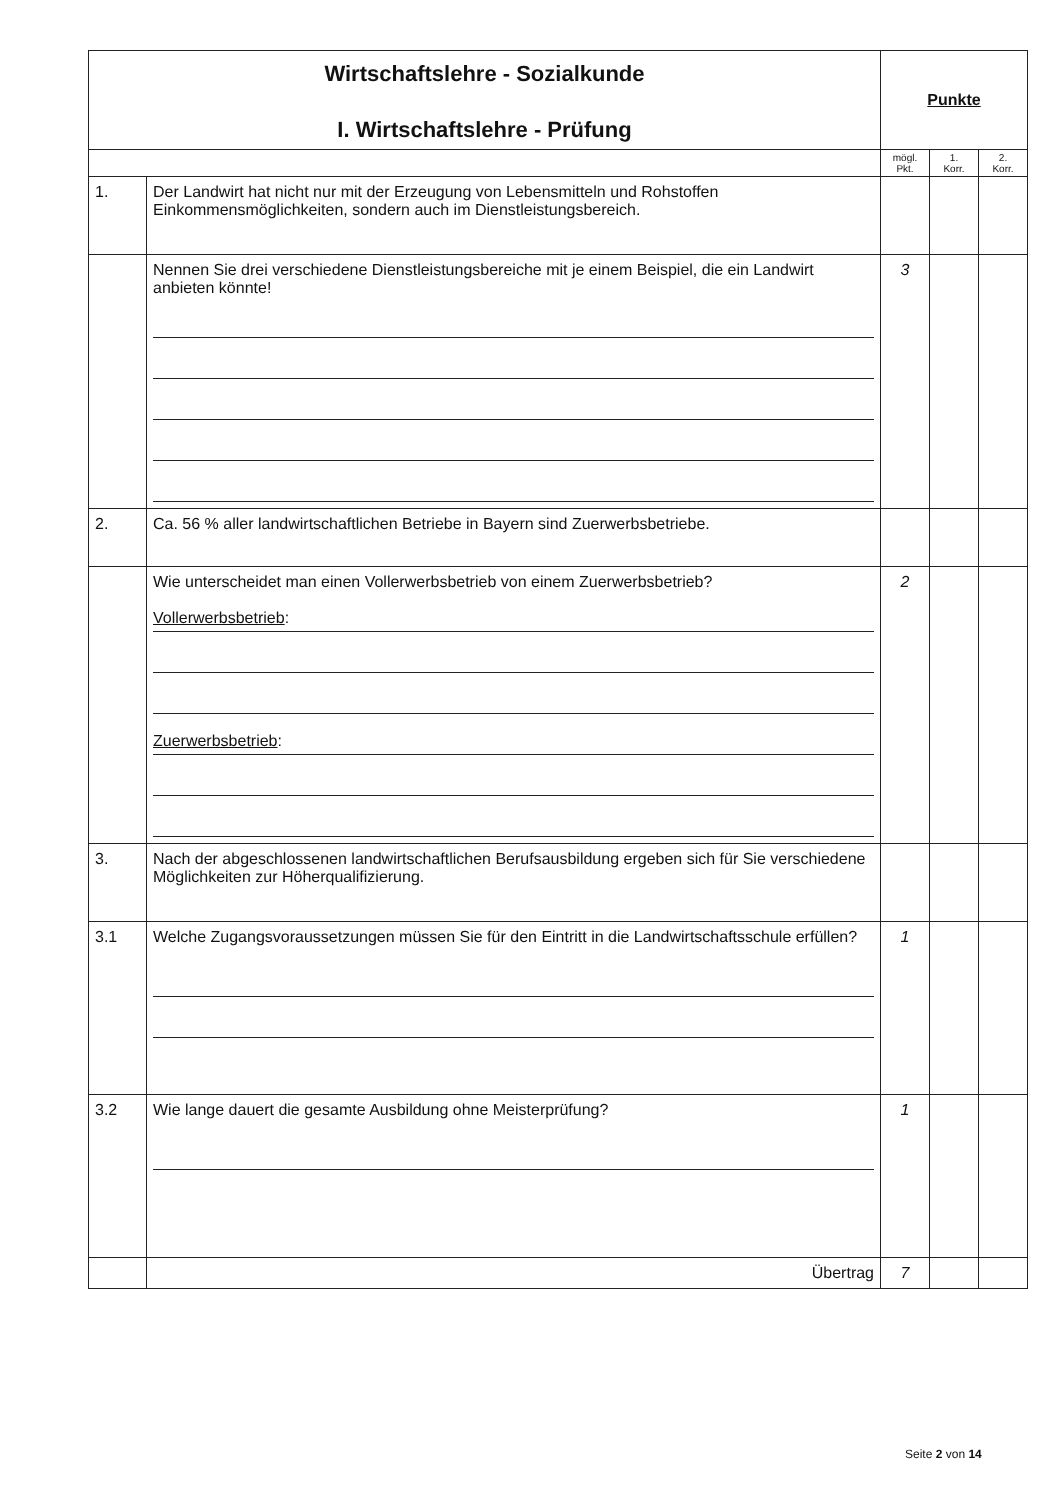| Wirtschaftslehre - Sozialkunde I. Wirtschaftslehre - Prüfung | | Punkte | | |
| | | mögl. Pkt. | 1. Korr. | 2. Korr. |
| 1. | Der Landwirt hat nicht nur mit der Erzeugung von Lebensmitteln und Rohstoffen Einkommensmöglichkeiten, sondern auch im Dienstleistungsbereich. | | | |
| | Nennen Sie drei verschiedene Dienstleistungsbereiche mit je einem Beispiel, die ein Landwirt anbieten könnte! | 3 | | |
| 2. | Ca. 56 % aller landwirtschaftlichen Betriebe in Bayern sind Zuerwerbsbetriebe. | | | |
| | Wie unterscheidet man einen Vollerwerbsbetrieb von einem Zuerwerbsbetrieb? Vollerwerbsbetrieb : Zuerwerbsbetrieb : | 2 | | |
| 3. | Nach der abgeschlossenen landwirtschaftlichen Berufsausbildung ergeben sich für Sie verschiedene Möglichkeiten zur Höherqualifizierung. | | | |
| 3.1 | Welche Zugangsvoraussetzungen müssen Sie für den Eintritt in die Landwirtschaftsschule erfüllen? | 1 | | |
| 3.2 | Wie lange dauert die gesamte Ausbildung ohne Meisterprüfung? | 1 | | |
| | Übertrag | 7 | | |
Seite 2 von 14